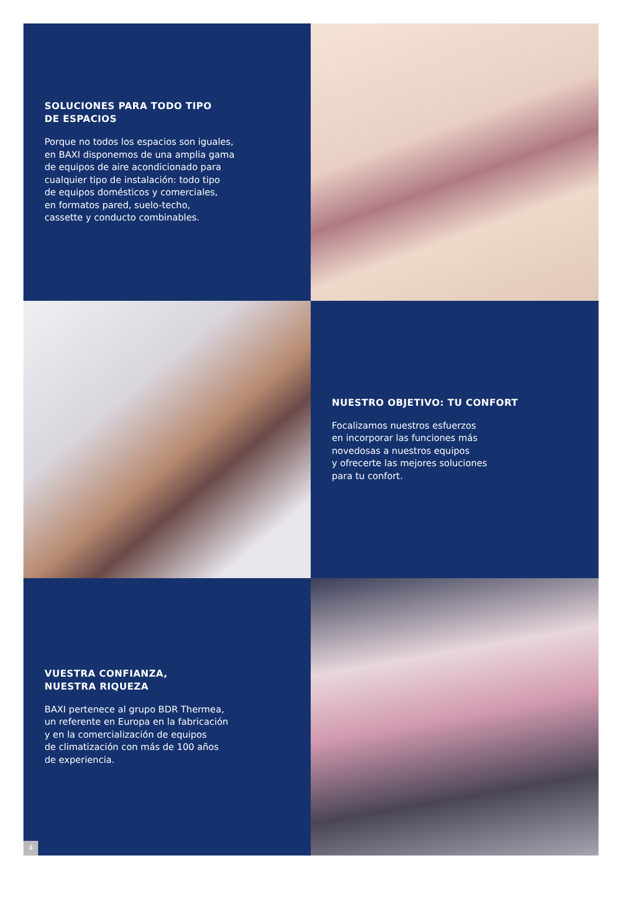SOLUCIONES PARA TODO TIPO
DE ESPACIOS
Porque no todos los espacios son iguales,
en BAXI disponemos de una amplia gama
de equipos de aire acondicionado para
cualquier tipo de instalación: todo tipo
de equipos domésticos y comerciales,
en formatos pared, suelo-techo,
cassette y conducto combinables.
NUESTRO OBJETIVO: TU CONFORT
Focalizamos nuestros esfuerzos
en incorporar las funciones más
novedosas a nuestros equipos
y ofrecerte las mejores soluciones
para tu confort.
VUESTRA CONFIANZA,
NUESTRA RIQUEZA
BAXI pertenece al grupo BDR Thermea,
un referente en Europa en la fabricación
y en la comercialización de equipos
de climatización con más de 100 años
de experiencia.
4